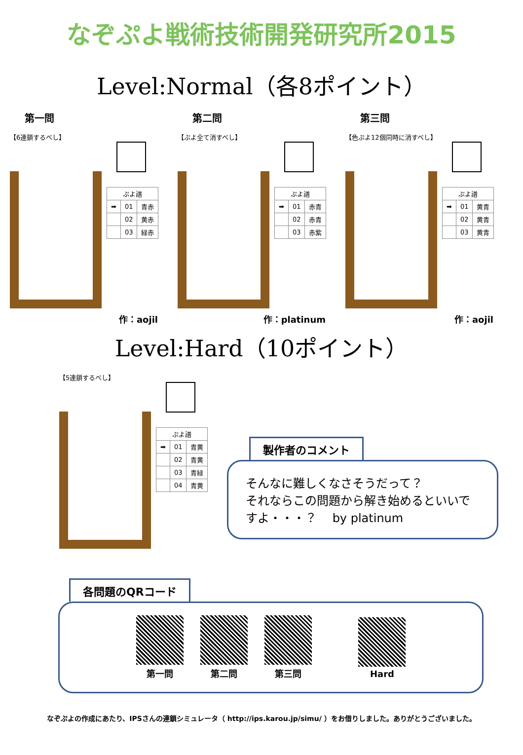なぞぷよ戦術技術開発研究所2015
Level:Normal（各8ポイント）
第一問
【6連鎖するべし】
| ぷよ譜 | | |
| --- | --- | --- |
| ➡ | 01 | 青赤 |
| | 02 | 黄赤 |
| | 03 | 緑赤 |
作：aojil
第二問
【ぷよ全て消すべし】
| ぷよ譜 | | |
| --- | --- | --- |
| ➡ | 01 | 赤青 |
| | 02 | 赤青 |
| | 03 | 赤紫 |
作：platinum
第三問
【色ぷよ12個同時に消すべし】
| ぷよ譜 | | |
| --- | --- | --- |
| ➡ | 01 | 黄青 |
| | 02 | 黄青 |
| | 03 | 黄青 |
作：aojil
Level:Hard（10ポイント）
【5連鎖するべし】
| ぷよ譜 | | |
| --- | --- | --- |
| ➡ | 01 | 青黄 |
| | 02 | 青黄 |
| | 03 | 青緑 |
| | 04 | 青黄 |
製作者のコメント
そんなに難しくなさそうだって？
それならこの問題から解き始めるといいですよ・・・？　 by platinum
各問題のQRコード
第一問
第二問
第三問
Hard
なぞぷよの作成にあたり、IPSさんの連鎖シミュレータ（ http://ips.karou.jp/simu/ ）をお借りしました。ありがとうございました。